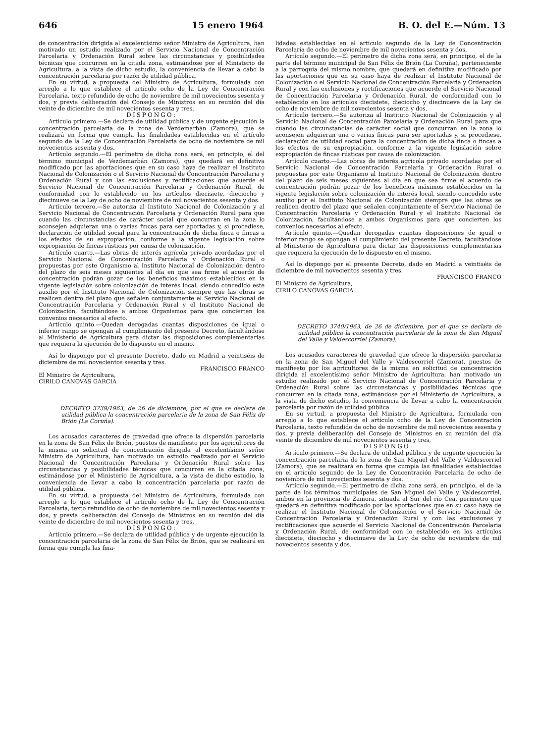646 15 enero 1964 B. O. del E.—Núm. 13
de concentración dirigida al excelentísimo señor Ministro de Agricultura, han motivado un estudio realizado por el Servicio Nacional de Concentración Parcelaria y Ordenación Rural sobre las circunstancias y posibilidades técnicas que concurren en la citada zona, estimándose por el Ministerio de Agricultura, a la vista de dicho estudio, la conveniencia de llevar a cabo la concentración parcelaria por razón de utilidad pública.
En su virtud, a propuesta del Ministro de Agricultura, formulada con arreglo a lo que establece el artículo ocho de la Ley de Concentración Parcelaria, texto refundido de ocho de noviembre de mil novecientos sesenta y dos, y previa deliberación del Consejo de Ministros en su reunión del día veinte de diciembre de mil novecientos sesenta y tres,
DISPONGO:
Artículo primero.—Se declara de utilidad pública y de urgente ejecución la concentración parcelaria de la zona de Vezdemarbán (Zamora), que se realizará en forma que cumpla las finalidades establecidas en el artículo segundo de la Ley de Concentración Parcelaria de ocho de noviembre de mil novecientos sesenta y dos.
Artículo segundo.—El perímetro de dicha zona será, en principio, el del término municipal de Vezdemarbán (Zamora), que quedará en definitiva modificado por las aportaciones que en su caso haya de realizar el Instituto Nacional de Colonización o el Servicio Nacional de Concentración Parcelaria y Ordenación Rural y con las exclusiones y rectificaciones que acuerde el Servicio Nacional de Concentración Parcelaria y Ordenación Rural, de conformidad con lo establecido en los artículos diecisiete, dieciocho y diecinueve de la Ley de ocho de noviembre de mil novecientos sesenta y dos.
Artículo tercero.—Se autoriza al Instituto Nacional de Colonización y al Servicio Nacional de Concentración Parcelaria y Ordenación Rural para que cuando las circunstancias de carácter social que concurran en la zona lo aconsejen adquieran una o varias fincas para ser aportadas y, si procediese, declaración de utilidad social para la concentración de dicha finca o fincas a los efectos de su expropiación, conforme a la vigente legislación sobre expropiación de fincas rústicas por causa de colonización.
Artículo cuarto.—Las obras de interés agrícola privado acordadas por el Servicio Nacional de Concentración Parcelaria y Ordenación Rural o propuestas por este Organismo al Instituto Nacional de Colonización dentro del plazo de seis meses siguientes al día en que sea firme el acuerdo de concentración podrán gozar de los beneficios máximos establecidos en la vigente legislación sobre colonización de interés local, siendo concedido este auxilio por el Instituto Nacional de Colonización siempre que las obras se realicen dentro del plazo que señalen conjuntamente el Servicio Nacional de Concentración Parcelaria y Ordenación Rural y el Instituto Nacional de Colonización, facultándose a ambos Organismos para que concierten los convenios necesarios al efecto.
Artículo quinto.—Quedan derogadas cuantas disposiciones de igual o inferior rango se opongan al cumplimiento del presente Decreto, facultándose al Ministerio de Agricultura para dictar las disposiciones complementarias que requiera la ejecución de lo dispuesto en el mismo.
Así lo dispongo por el presente Decreto, dado en Madrid a veintiséis de diciembre de mil novecientos sesenta y tres.
FRANCISCO FRANCO
El Ministro de Agricultura,
CIRILO CANOVAS GARCIA
DECRETO 3739/1963, de 26 de diciembre, por el que se declara de utilidad pública la concentración parcelaria de la zona de San Félix de Brión (La Coruña).
Los acusados caracteres de gravedad que ofrece la dispersión parcelaria en la zona de San Félix de Brión, puestos de manifiesto por los agricultores de la misma en solicitud de concentración dirigida al excelentísimo señor Ministro de Agricultura, han motivado un estudio realizado por el Servicio Nacional de Concentración Parcelaria y Ordenación Rural sobre las circunstancias y posibilidades técnicas que concurren en la citada zona, estimándose por el Ministerio de Agricultura, a la vista de dicho estudio, la conveniencia de llevar a cabo la concentración parcelaria por razón de utilidad pública.
En su virtud, a propuesta del Ministro de Agricultura, formulada con arreglo a lo que establece el artículo ocho de la Ley de Concentración Parcelaria, texto refundido de ocho de noviembre de mil novecientos sesenta y dos, y previa deliberación del Consejo de Ministros en su reunión del día veinte de diciembre de mil novecientos sesenta y tres,
DISPONGO:
Artículo primero.—Se declara de utilidad pública y de urgente ejecución la concentración parcelaria de la zona de San Félix de Brión, que se realizará en forma que cumpla las fina-
lidades establecidas en el artículo segundo de la Ley de Concentración Parcelaria de ocho de noviembre de mil novecientos sesenta y dos.
Artículo segundo.—El perímetro de dicha zona será, en principio, el de la parte del término municipal de San Félix de Brión (La Coruña), perteneciente a la parroquia del mismo nombre, que quedará en definitiva modificado por las aportaciones que en su caso haya de realizar el Instituto Nacional de Colonización o el Servicio Nacional de Concentración Parcelaria y Ordenación Rural y con las exclusiones y rectificaciones que acuerde el Servicio Nacional de Concentración Parcelaria y Ordenación Rural, de conformidad con lo establecido en los artículos diecisiete, dieciocho y diecinueve de la Ley de ocho de noviembre de mil novecientos sesenta y dos.
Artículo tercero.—Se autoriza al Instituto Nacional de Colonización y al Servicio Nacional de Concentración Parcelaria y Ordenación Rural para que cuando las circunstancias de carácter social que concurran en la zona lo aconsejen adquieran una o varias fincas para ser aportadas y, si procediese, declaración de utilidad social para la concentración de dicha finca o fincas a los efectos de su expropiación, conforme a la vigente legislación sobre expropiación de fincas rústicas por causa de colonización.
Artículo cuarto.—Las obras de interés agrícola privado acordadas por el Servicio Nacional de Concentración Parcelaria y Ordenación Rural o propuestas por este Organismo al Instituto Nacional de Colonización dentro del plazo de seis meses siguientes al día en que sea firme el acuerdo de concentración podrán gozar de los beneficios máximos establecidos en la vigente legislación sobre colonización de interés local, siendo concedido este auxilio por el Instituto Nacional de Colonización siempre que las obras se realicen dentro del plazo que señalen conjuntamente el Servicio Nacional de Concentración Parcelaria y Ordenación Rural y el Instituto Nacional de Colonización, facultándose a ambos Organismos para que concierten los convenios necesarios al efecto.
Artículo quinto.—Quedan derogadas cuantas disposiciones de igual o inferior rango se opongan al cumplimiento del presente Decreto, facultándose al Ministerio de Agricultura para dictar las disposiciones complementarias que requiera la ejecución de lo dispuesto en el mismo.
Así lo dispongo por el presente Decreto, dado en Madrid a veintiséis de diciembre de mil novecientos sesenta y tres.
FRANCISCO FRANCO
El Ministro de Agricultura,
CIRILO CANOVAS GARCIA
DECRETO 3740/1963, de 26 de diciembre, por el que se declara de utilidad pública la concentración parcelaria de la zona de San Miguel del Valle y Valdescorriel (Zamora).
Los acusados caracteres de gravedad que ofrece la dispersión parcelaria en la zona de San Miguel del Valle y Valdescorriel (Zamora), puestos de manifiesto por los agricultores de la misma en solicitud de concentración dirigida al excelentísimo señor Ministro de Agricultura, han motivado un estudio realizado por el Servicio Nacional de Concentración Parcelaria y Ordenación Rural sobre las circunstancias y posibilidades técnicas que concurren en la citada zona, estimándose por el Ministerio de Agricultura, a la vista de dicho estudio, la conveniencia de llevar a cabo la concentración parcelaria por razón de utilidad pública
En su virtud, a propuesta del Ministro de Agricultura, formulada con arreglo a lo que establece el artículo ocho de la Ley de Concentración Parcelaria, texto refundido de ocho de noviembre de mil novecientos sesenta y dos, y previa deliberación del Consejo de Ministros en su reunión del día veinte de diciembre de mil novecientos sesenta y tres,
DISPONGO:
Artículo primero.—Se declara de utilidad pública y de urgente ejecución la concentración parcelaria de la zona de San Miguel del Valle y Valdescorriel (Zamora), que se realizará en forma que cumpla las finalidades establecidas en el artículo segundo de la Ley de Concentración Parcelaria de ocho de noviembre de mil novecientos sesenta y dos.
Artículo segundo.—El perímetro de dicha zona será, en principio, el de la parte de los términos municipales de San Miguel del Valle y Valdescorriel, ambos en la provincia de Zamora, situada al Sur del río Cea, perímetro que quedará en definitiva modificado por las aportaciones que en su caso haya de realizar el Instituto Nacional de Colonización o el Servicio Nacional de Concentración Parcelaria y Ordenación Rural y con las exclusiones y rectificaciones que acuerde el Servicio Nacional de Concentración Parcelaria y Ordenación Rural, de conformidad con lo establecido en los artículos diecisiete, dieciocho y diecinueve de la Ley de ocho de noviembre de mil novecientos sesenta y dos.